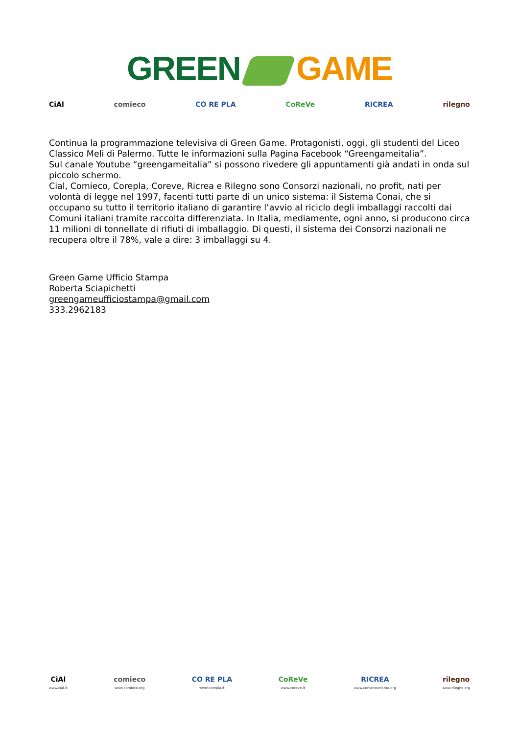GREEN GAME
CiAl comieco CO RE PLA CoReVe RICREA rilegno
Continua la programmazione televisiva di Green Game. Protagonisti, oggi, gli studenti del Liceo Classico Meli di Palermo. Tutte le informazioni sulla Pagina Facebook “Greengameitalia”.
Sul canale Youtube “greengameitalia” si possono rivedere gli appuntamenti già andati in onda sul piccolo schermo.
Cial, Comieco, Corepla, Coreve, Ricrea e Rilegno sono Consorzi nazionali, no profit, nati per volontà di legge nel 1997, facenti tutti parte di un unico sistema: il Sistema Conai, che si occupano su tutto il territorio italiano di garantire l’avvio al riciclo degli imballaggi raccolti dai Comuni italiani tramite raccolta differenziata. In Italia, mediamente, ogni anno, si producono circa 11 milioni di tonnellate di rifiuti di imballaggio. Di questi, il sistema dei Consorzi nazionali ne recupera oltre il 78%, vale a dire: 3 imballaggi su 4.
Green Game Ufficio Stampa
Roberta Sciapichetti
greengameufficiostampa@gmail.com
333.2962183
CiAl
www.cial.it
comieco
www.comieco.org
CO RE PLA
www.corepla.it
CoReVe
www.coreve.it
RICREA
www.consorzioricrea.org
rilegno
www.rilegno.org